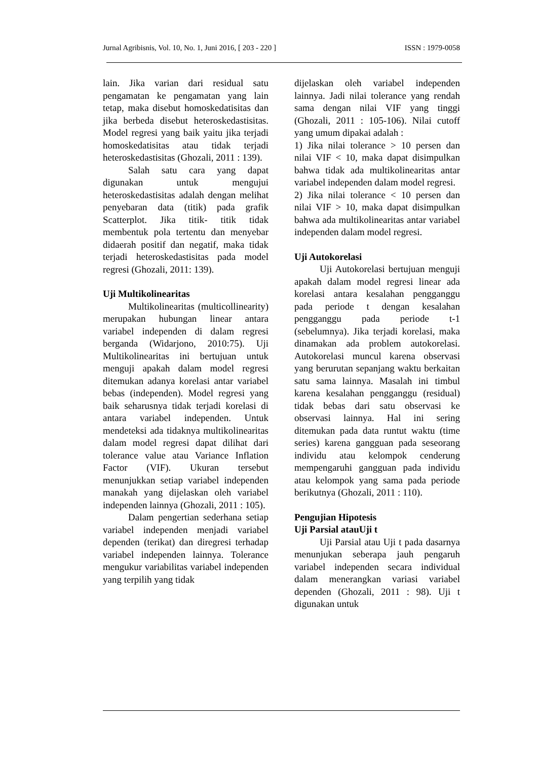Jurnal Agribisnis, Vol. 10, No. 1, Juni 2016, [ 203 - 220 ] ISSN : 1979-0058
lain. Jika varian dari residual satu pengamatan ke pengamatan yang lain tetap, maka disebut homoskedatisitas dan jika berbeda disebut heteroskedastisitas. Model regresi yang baik yaitu jika terjadi homoskedatisitas atau tidak terjadi heteroskedastisitas (Ghozali, 2011 : 139).
Salah satu cara yang dapat digunakan untuk mengujui heteroskedastisitas adalah dengan melihat penyebaran data (titik) pada grafik Scatterplot. Jika titik- titik tidak membentuk pola tertentu dan menyebar didaerah positif dan negatif, maka tidak terjadi heteroskedastisitas pada model regresi (Ghozali, 2011: 139).
Uji Multikolinearitas
Multikolinearitas (multicollinearity) merupakan hubungan linear antara variabel independen di dalam regresi berganda (Widarjono, 2010:75). Uji Multikolinearitas ini bertujuan untuk menguji apakah dalam model regresi ditemukan adanya korelasi antar variabel bebas (independen). Model regresi yang baik seharusnya tidak terjadi korelasi di antara variabel independen. Untuk mendeteksi ada tidaknya multikolinearitas dalam model regresi dapat dilihat dari tolerance value atau Variance Inflation Factor (VIF). Ukuran tersebut menunjukkan setiap variabel independen manakah yang dijelaskan oleh variabel independen lainnya (Ghozali, 2011 : 105).
Dalam pengertian sederhana setiap variabel independen menjadi variabel dependen (terikat) dan diregresi terhadap variabel independen lainnya. Tolerance mengukur variabilitas variabel independen yang terpilih yang tidak
dijelaskan oleh variabel independen lainnya. Jadi nilai tolerance yang rendah sama dengan nilai VIF yang tinggi (Ghozali, 2011 : 105-106). Nilai cutoff yang umum dipakai adalah :
1) Jika nilai tolerance > 10 persen dan nilai VIF < 10, maka dapat disimpulkan bahwa tidak ada multikolinearitas antar variabel independen dalam model regresi.
2) Jika nilai tolerance < 10 persen dan nilai VIF > 10, maka dapat disimpulkan bahwa ada multikolinearitas antar variabel independen dalam model regresi.
Uji Autokorelasi
Uji Autokorelasi bertujuan menguji apakah dalam model regresi linear ada korelasi antara kesalahan pengganggu pada periode t dengan kesalahan pengganggu pada periode t-1 (sebelumnya). Jika terjadi korelasi, maka dinamakan ada problem autokorelasi. Autokorelasi muncul karena observasi yang berurutan sepanjang waktu berkaitan satu sama lainnya. Masalah ini timbul karena kesalahan pengganggu (residual) tidak bebas dari satu observasi ke observasi lainnya. Hal ini sering ditemukan pada data runtut waktu (time series) karena gangguan pada seseorang individu atau kelompok cenderung mempengaruhi gangguan pada individu atau kelompok yang sama pada periode berikutnya (Ghozali, 2011 : 110).
Pengujian Hipotesis
Uji Parsial atauUji t
Uji Parsial atau Uji t pada dasarnya menunjukan seberapa jauh pengaruh variabel independen secara individual dalam menerangkan variasi variabel dependen (Ghozali, 2011 : 98). Uji t digunakan untuk